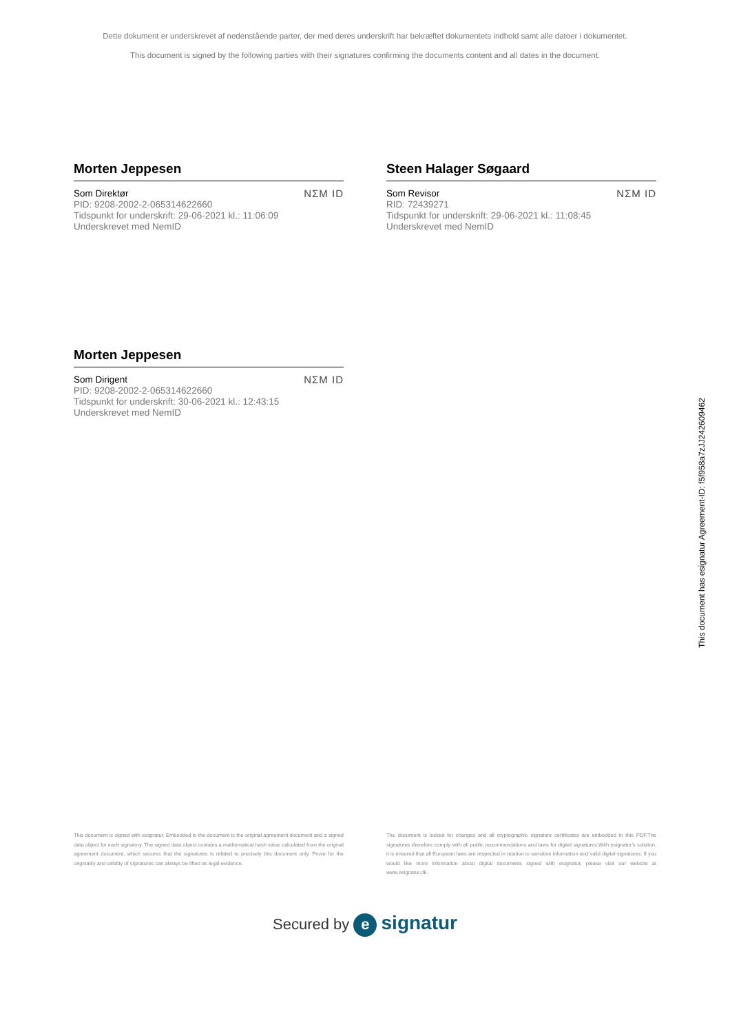Dette dokument er underskrevet af nedenstående parter, der med deres underskrift har bekræftet dokumentets indhold samt alle datoer i dokumentet.
This document is signed by the following parties with their signatures confirming the documents content and all dates in the document.
Morten Jeppesen
Som Direktør
PID: 9208-2002-2-065314622660
Tidspunkt for underskrift: 29-06-2021 kl.: 11:06:09
Underskrevet med NemID
NΣM ID
Steen Halager Søgaard
Som Revisor
RID: 72439271
Tidspunkt for underskrift: 29-06-2021 kl.: 11:08:45
Underskrevet med NemID
NΣM ID
Morten Jeppesen
Som Dirigent
PID: 9208-2002-2-065314622660
Tidspunkt for underskrift: 30-06-2021 kl.: 12:43:15
Underskrevet med NemID
NΣM ID
This document has esignatur Agreement-ID: f5f958a7zJJ242609462
This document is signed with esignatur. Embedded in the document is the original agreement document and a signed data object for each signatory. The signed data object contains a mathematical hash value calculated from the original agreement document, which secures that the signatures is related to precisely this document only. Prove for the originality and validity of signatures can always be lifted as legal evidence.
The document is locked for changes and all cryptographic signature certificates are embedded in this PDF.The signatures therefore comply with all public recommendations and laws for digital signatures.With esignatur's solution, it is ensured that all European laws are respected in relation to sensitive information and valid digital signatures. If you would like more information about digital documents signed with esignatur, please visit our website at www.esignatur.dk.
Secured by e signatur